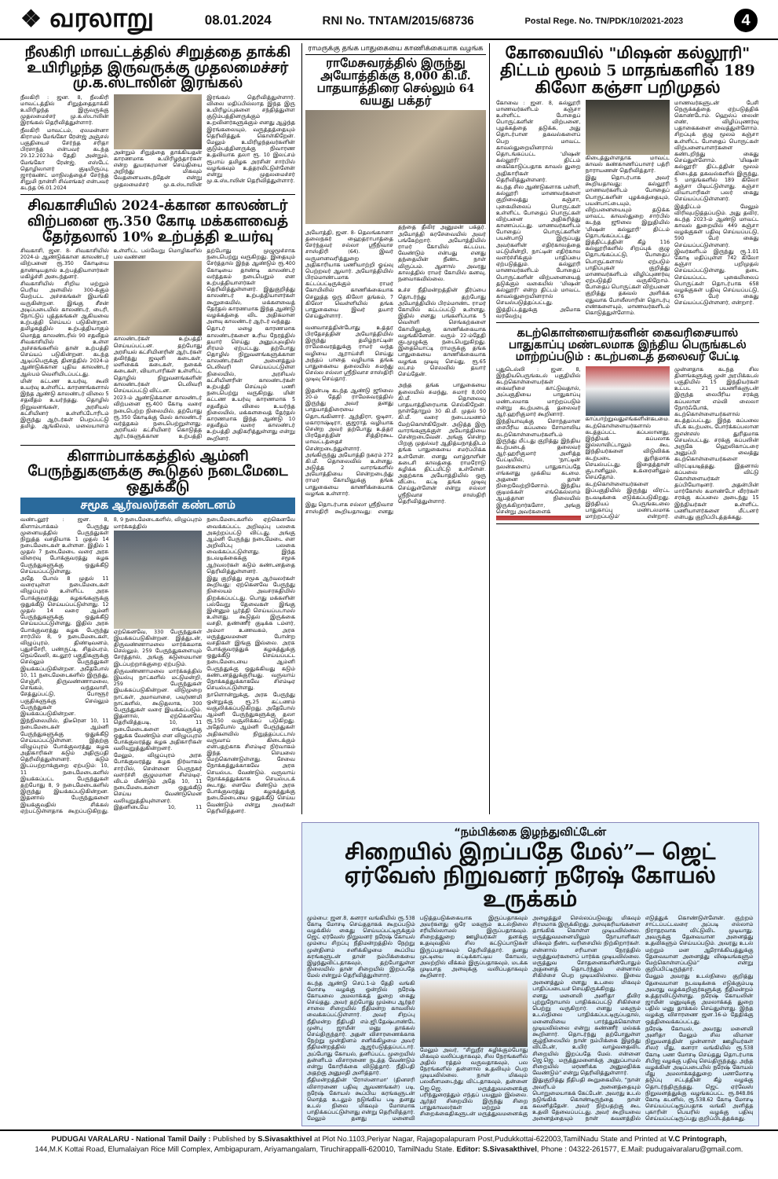❖ வரலாறு 08.01.2024 RNI No. TNTAM/2015/68736 Postal Rege. No. TN/PDK/10/2021-2023 4
நீலகிரி மாவட்டத்தில் சிறுத்தை தாக்கி உயிரிழந்த இருவருக்கு முதலமைச்சர் மு.க.ஸ்டாலின் இரங்கல்
நீலகிரி : ஜன. 8, நீலகிரி மாவட்டத்தில் சிறுத்தைதாக்கி உயிரிழந்த இருவருக்கு முதலமைச்சர் மு.க.ஸ்டாலின் இரங்கல் தெரிவித்துள்ளார்.
நீலகிரி மாவட்டம், ஏலமன்னா கிராமம் மேங்கோ ரேன்ஜ் அஞ்சல் பகுதியைச் சேர்ந்த சரிதா பிரசாந்த் என்பவர் கடந்த 29.12.2023ம் தேதி அன்றும், மேங்கோ ரேன்ஜ், எஸ்டேட் தொழிலாளர் குடியிருப்பு, ஜார்கண்ட் மாநிலத்தைச் சேர்ந்த சிறுமி நான்சி சிவ்சங்கர் என்பவர் கடந்த 06.01.2024
அன்றும் சிறுத்தை தாக்கியதன் காரணமாக உயிரிழந்தார்கள் என்ற துயரகரமான செய்தியை அறிந்து மிகவும் வேதனையடைந்தேன் என்று முதலமைச்சர் மு.க.ஸ்டாலின் இரங்கல் தெரிவித்துள்ளார். விலை மதிப்பில்லாத இந்த இரு உயிரிழப்புகளை சந்தித்துள்ள குடும்பத்தினருக்கும் உறவினர்களுக்கும் எனது ஆழ்ந்த இரங்கலையும், வருத்தத்தையும் தெரிவித்துக் கொள்கிறேன். மேலும் உயிரிழந்தவர்களின் குடும்பத்தினருக்கு நிவாரண உதவியாக தலா ரூ. 10 இலட்சம் ரூபாய் தமிழக அரசின் சார்பில் வழங்கவும் உத்தரவிட்டுள்ளேன் என்று முதலமைச்சர் மு.க.ஸ்டாலின் தெரிவித்துள்ளார்.
சிவகாசியில் 2024-க்கான காலண்டர் விற்பனை ரூ.350 கோடி மக்களவைத் தேர்தலால் 10% உற்பத்தி உயர்வு
சிவகாசி, ஜன. 8- சிவகாசியில் 2024-ம் ஆண்டுக்கான காலண்டர் விற்பனை ரூ.350 கோடியை தாண்டியதால் உற்பத்தியாளர்கள் மகிழ்ச்சி அடைந்தனர்.
சிவகாசியில் சிறிய மற்றும் பெரிய அளவில் 300-க்கும் மேற்பட்ட அச்சகங்கள் இயங்கி வருகின்றன. இங்கு சீசன் அடிப்படையில் காலண்டர், டைரி, நோட்டுப் புத்தகங்கள் ஆகியவை உற்பத்தி செய்யப் படுகின்றன. தமிழகத்தில் உற்பத்தியாகும் மொத்த காலண்டரில் 90 சதவீதம் சிவகாசியில் உள்ள அச்சகங்களில் தான் உற்பத்தி செய்யப் படுகின்றன. கடந்த ஆடிப்பெருக்கு தினத்தில் 2024-ம் ஆண்டுக்கான புதிய காலண்டர் ஆல்பம் வெளியிடப்பட்டது.
மின் கட்டண உயர்வு, கூலி உயர்வு உள்ளிட்ட காரணங்களால் இந்த ஆண்டு காலண்டர் விலை 5 சதவீதம் உயர்ந்தது. தொழில் நிறுவனங்கள், அரசியல் கட்சியினர் உள்ளிட்டோரிடம் இருந்து ஆர்டர்கள் பெறப்பட்டு தமிழ், ஆங்கிலம், மலையாளம் உள்ளிட்ட பல்வேறு மொழிகளில் பல வண்ண
காலண்டர்கள் உற்பத்தி செய்யப்பட்டன. தற்போது அரசியல் கட்சியினரின் ஆர்டர்கள் தவிர்த்து ஜவுளி கடைகள், மளிகைக் கடைகள், நகைக் கடைகள், வியாபாரிகள் உள்ளிட்ட தொழில் நிறுவனங்களின் காலண்டர்கள் டெலிவரி செய்யப்பட்டு விட்டன.
2023-ம் ஆண்டுக்கான காலண்டர் விற்பனை ரூ.400 கோடி வரை நடைபெற்ற நிலையில், தற்போது ரூ.350 கோடிக்கு மேல் காலண்டர் வர்த்தகம் நடைபெற்றுள்ளது. அரசியல் கட்சியினர் கொடுத்த ஆர்டர்களுக்கான உற்பத்தி தற்போது முழுமூச்சாக நடைபெற்று வருகிறது. இதையும் சேர்த்தால் இந்த ஆண்டும் ரூ.400 கோடியை தாண்டி காலண்டர் வர்த்தகம் நடைபெறும் என உற்பத்தியாளர்கள் தெரிவித்துள்ளனர். இதுகுறித்து காலண்டர் உற்பத்தியாளர்கள் கூறுகையில், மக்களவைத் தேர்தல் காரணமாக இந்த ஆண்டு வழக்கத்தை விட அதிகமான அளவு காலண்டர் ஆர்டர் வந்தது.
தொடர் மழை காரணமாக காலண்டர்களை உரிய நேரத்தில் தயார் செய்து அனுப்புவதில் சிரமம் ஏற்பட்டது. தற்போது தொழில் நிறுவனங்களுக்கான காலண்டர்கள் அனைத்தும் டெலிவரி செய்யப்பட்டுள்ள நிலையில், அரசியல் கட்சியினரின் காலண்டர்கள் உற்பத்தி செய்யும் பணி நடைபெற்று வருகிறது. மின் கட்டண உயர்வு காரணமாக 5 சதவீதம் விலை உயர்ந்த நிலையில், மக்களவைத் தேர்தல் காரணமாக இந்த ஆண்டு 10 சதவீதம் வரை காலண்டர் உற்பத்தி அதிகரித்துள்ளது என்று கூறினர்.
கிளாம்பாக்கத்தில் ஆம்னி பேருந்துகளுக்கு கூடுதல் நடைமேடை ஒதுக்கீடு
சமூக ஆர்வலர்கள் கண்டனம்
வண்டலூர் : ஜன. 8, கிளாம்பாக்கம் பேருந்து முனையத்தில் பேருந்துகள் நிறுத்த வசதியாக 1 முதல் 14 நடைமேடைகள் உள்ளன. இதில் 1 முதல் 7 நடைமேடை வரை அரசு விரைவு போக்குவரத்து கழக பேருந்துகளுக்கு ஒதுக்கீடு செய்யப்பட்டுள்ளது.
அதே போல் 8 முதல் 11 வரையுள்ள நடைமேடைகள் விழுப்புரம் உள்ளிட்ட அரசு போக்குவரத்து கழகங்களுக்கு ஒதுக்கீடு செய்யப்பட்டுள்ளது. 12 முதல் 14 வரை ஆம்னி பேருந்துகளுக்கு ஒதுக்கீடு செய்யப்பட்டுள்ளது. இதில் அரசு போக்குவரத்து கழக பேருந்து சார்பில் 8, 9 நடைமேடைகள், விழுப்புரம், திண்டிவனம், புதுச்சேரி, பண்ருட்டி, சிதம்பரம், நெய்வேலி, கடலூர் பகுதிகளுக்கு செல்லும் பேருந்துகள் இயக்கப்படுகின்றன. அதேபோல் 10, 11 நடைமேடைகளில் இருந்து, செஞ்சி, திருவண்ணாமலை, செங்கம், வந்தவாசி, சேத்துப்பட்டு, போளூர் பகுதிகளுக்கு செல்லும் பேருந்துகள் இயக்கப்படுகின்றன.
இந்நிலையில், திடீரென 10, 11 நடைமேடைகள் ஆம்னி பேருந்துகளுக்கு ஒதுக்கீடு செய்யப்பட்டுள்ளன. இதற்கு விழுப்புரம் போக்குவரத்து கழக அதிகாரிகள் கடும் அதிருப்தி தெரிவித்துள்ளனர். கடும் இடப்பற்றாக்குறை ஏற்படும்: 10, 11 நடைமேடைகளில் இயக்கப்பட்ட பேருந்துகள் தற்போது 8, 9 நடைமேடைகளில் இருந்து இயக்கப்படுகின்றன. இதனால் பேருந்துகளை இயக்குவதில் சிக்கல் ஏற்பட்டுள்ளதாக கூறப்படுகிறது. 8, 9 நடைமேடைகளில், விழுப்புரம் மார்க்கத்தில்
ஏற்கெனவே, 330 பேருந்துகள் இயக்கப்படுகின்றன. இத்துடன், திருவண்ணாமலை மார்க்கமாக செல்லும், 259 பேருந்துகளையும் சேர்த்தால், அங்கு கடுமையான இடப்பற்றாக்குறை ஏற்படும்.
திருவண்ணாமலை மார்க்கத்தில் இயல்பு நாட்களில் மட்டுமன்றி, 259 பேருந்துகள் இயக்கப்படுகின்றன. விடுமுறை நாட்கள், அமாவாசை, பவுர்ணமி நாட்களில், கூடுதலாக, 300 பேருந்துகள் வரை இயக்கப்படும். இதனால், ஏற்கெனவே தெரிவித்தபடி, 10, 11 நடைமேடைகளை எங்களுக்கு ஒதுக்க வேண்டும் என விழுப்புரம் போக்குவரத்து கழக அதிகாரிகள் வலியுறுத்துகின்றனர்.
மேலும், விழுப்புரம் அரசு போக்குவரத்து கழக நிர்வாகம் சார்பில், சென்னை பெருநகர் வளர்ச்சி குழுமமான சிஎம்டிஏ-விடம் மீண்டும் அதே 10, 11 நடைமேடைகளை ஒதுக்கீடு செய்ய வேண்டுமென வலியுறுத்தியுள்ளனர். இதனிடையே 10, 11 நடைமேடைகளில் ஏற்கெனவே வைக்கப்பட்ட அறிவுப்பு பலகை அகற்றப்பட்டு விட்டது. அங்கு ஆம்னி பேருந்து நடைமேடை என அறிவிப்பு பலகை வைக்கப்பட்டுள்ளது. இந்த நடவடிக்கைக்கு சமூக ஆர்வலர்கள் கடும் கண்டனத்தை தெரிவித்துள்ளனர்.
இது குறித்து சமூக ஆர்வலர்கள் கூறியது: ஏற்கெனவே பேருந்து நிலையம் அவசரகதியில் திறக்கப்பட்டது. பொது மக்களின் பல்வேறு தேவைகள் இங்கு இன்னும் பூர்த்தி செய்யப்படாமல் உள்ளது. கூடுதல் இருக்கை வசதி, தண்ணீர் குடிக்க டம்ளர், அம்மா உணவகம், அரசு மருத்துவமனை போன்ற வசதிகள் இங்கு இல்லை. அரசு போக்குவரத்துக் கழகத்துக்கு ஒதுக்கீடு செய்யப்பட்ட நடைமேடையை ஆம்னி பேருந்துக்கு ஒதுக்கியது கடும் கண்டனத்துக்குரியது. வருவாய் நோக்கத்துக்காகவே சிஎம்டிஏ செயல்பட்டுள்ளது.
நாளொன்றுக்கு, அரசு பேருந்து ஒன்றுக்கு ரூ.25 கட்டணம் வசூலிக்கப்படுகிறது. அதேபோல் ஆம்னி பேருந்துகளுக்கு தலா ரூ.150 வசூலிக்கப் படுகிறது. அதேபோல் ஆம்னி பேருந்துகள் அதிகளவில் நிறுத்தப்பட்டால் வருவாய் கிடைக்கும் என்பதற்காக சிஎம்டிஏ நிர்வாகம் இந்த செயலை மேற்கொண்டுள்ளது. சேவை நோக்கத்துக்காகவே அரசு செயல்பட வேண்டும். வருவாய் நோக்கத்துக்காக செயல்படக் கூடாது. எனவே மீண்டும் அரசு போக்குவரத்து கழகத்துக்கு நடைமேடையை ஒதுக்கீடு செய்ய வேண்டும் என்று அவர்கள் தெரிவித்தனர்.
ராமருக்கு தங்க பாதுகையை காணிக்கையாக வழங்க
ராமேசுவரத்தில் இருந்து அயோத்திக்கு 8,000 கி.மீ. பாதயாத்திரை செல்லும் 64 வயது பக்தர்
அயோத்தி, ஜன. 8- தெலங்கானா தலைநகர் ஹைதராபாத்தை சேர்ந்தவர் சல்லா ஸ்ரீநிவாச சாஸ்திரி (64). இவர் வருமானவரித்துறை அதிகாரியாக பணியாற்றி ஓய்வு பெற்றவர் ஆவார். அயோத்தியில் பிரம்மாண்டமாக கட்டப்பட்டிருக்கும் ராமர் கோயிலில் காணிக்கையாக செலுத்த ஒரு கிலோ தங்கம், 7 கிலோ வெள்ளியில் தங்க பாதுகையை இவர் தயார் செய்துள்ளார்.
வனவாசத்தின்போது உத்தர பிரதேசத்தின் அயோத்தியில் இருந்து தமிழ்நாட்டின் ராமேசுவரத்துக்கு ராமர் வந்த வழியை ஆராய்ச்சி செய்து அந்தப் பாதை வழியாக தங்க பாதுகையை தலையில் சுமந்து செல்ல சல்லா ஸ்ரீநிவாச சாஸ்திரி முடிவு செய்தார்.
இதன்படி கடந்த ஆண்டு ஜூலை 20-ம் தேதி ராமேசுவரத்தில் இருந்து அவர் தனது பாதயாத்திரையை தொடங்கினார். ஆந்திரா, ஒடிசா, மகாராஷ்டிரா, குஜராத் வழியாக சென்ற அவர் தற்போது உத்தர பிரதேசத்தின் சித்திரகூட மாவட்டத்தைச் சென்றடைந்துள்ளார். அங்கிருந்து அயோத்தி நகரம் 272 கி.மீ. தொலைவில் உள்ளது. அடுத்த 2 வாரங்களில் அயோத்தியை சென்றடைந்து ராமர் கோயிலுக்கு தங்க பாதுகையை காணிக்கையாக வழங்க உள்ளார்.
இது தொடர்பாக சல்லா ஸ்ரீநிவாச சாஸ்திரி கூறியதாவது: எனது தந்தை தீவிர அனுமன் பக்தர். அயோத்தி கரசேவையில் அவர் பங்கேற்றார். அயோத்தியில் ராமர் கோயில் கட்டப்பட வேண்டும் என்பது எனது தந்தையின் நீண்ட நாள் விருப்பம். ஆனால் அவரது காலத்தில் ராமர் கோயில் கனவு, நனவாகவில்லை.
உச்ச நீதிமன்றத்தின் தீர்ப்பை தொடர்ந்து தற்போது அயோத்தியில் பிரம்மாண்ட ராமர் கோயில் கட்டப்பட்டு உள்ளது. இதில் எனது பங்களிப்பாக 5 வெள்ளி செங்கற்களை கோயிலுக்கு காணிக்கையாக வழங்கினேன். வரும் 22-ம்தேதி குடமுழுக்கு நடைபெறுகிறது. இதையொட்டி ராமருக்கு தங்க பாதுகையை காணிக்கையாக வழங்க முடிவு செய்து, ரூ.65 லட்சம் செலவில் தயார் செய்தேன்.
அந்த தங்க பாதுகையை தலையில் சுமந்து, சுமார் 8,000 கி.மீ. தொலைவு பாதயாத்திரையாக செல்கிறேன். நாள்தோறும் 30 கி.மீ. முதல் 50 கி.மீ. வரை நடைபயணம் மேற்கொள்கிறேன். அடுத்த இரு வாரங்களுக்குள் அயோத்தியை சென்றடைவேன். அங்கு சென்ற பிறகு முதல்வர் ஆதித்யநாத்திடம் தங்க பாதுகையை சமர்ப்பிக்க உள்ளேன். எனது வாழ்நாளின் கடைசி காலத்தை ராமரோடு கழிக்க திட்டமிட்டு உள்ளேன். அதற்காக அயோத்தியில் ஒரு வீட்டை கட்டி தங்க முடிவு செய்துள்ளேன் என்று சல்லா ஸ்ரீநிவாச சாஸ்திரி தெரிவித்துள்ளார்.
கோவையில் "மிஷன் கல்லூரி" திட்டம் மூலம் 5 மாதங்களில் 189 கிலோ கஞ்சா பறிமுதல்
கோவை : ஜன. 8, கல்லூரி மாணவர்களிடம் கஞ்சா உள்ளிட்ட போதைப் பொருட்களின் விற்பனை, புழக்கத்தை தடுக்க, அது தொடர்பான தகவல்களைப் பெற மாவட்ட காவல்துறையினரால் தொடங்கப்பட்ட 'மிஷன் கல்லூரி' திட்டம் கைகொடுப்பதாக காவல் துறை அதிகாரிகள் தெரிவித்துள்ளனர்.
கடந்த சில ஆண்டுகளாக பள்ளி, கல்லூரி மாணவர்களை குறிவைத்து கஞ்சா, புகையிலைப் பொருட்கள் உள்ளிட்ட போதைப் பொருட்கள் விற்பனை அதிகரித்து காணப்பட்டது. மாணவர்களிடம் போதைப் பொருட்களின் பயன்பாடு இருப்பது அவர்களின் எதிர்காலத்தை மட்டுமின்றி, நாட்டின் எதிர்கால வளர்ச்சிக்கும் பாதிப்பை ஏற்படுத்தும். கல்லூரி மாணவர்களிடம் போதைப் பொருட்களின் விற்பனையைத் தடுக்கும் வகையில் 'மிஷன் கல்லூரி' என்ற திட்டம் மாவட்ட காவல்துறையினரால் செயல்படுத்தப்பட்டது. இத்திட்டத்துக்கு அமோக வரவேற்பு
கிடைத்துள்ளதாக மாவட்ட காவல் கண்காணிப்பாளர் பத்ரி நாராயணன் தெரிவித்தார்.
இது தொடர்பாக அவர் கூறியதாவது: கல்லூரி மாணவர்களிடம் போதைப் பொருட்களின் புழக்கத்தையும், பயன்பாட்டையும், விற்பனையையும் தடுக்க மாவட்ட காவல்துறை சார்பில் கடந்த ஜூலை இறுதியில் 'மிஷன் கல்லூரி' திட்டம் தொடங்கப்பட்டது. இத்திட்டத்தின் கீழ் 116 கல்லூரிகளில் சிறப்புக் குழு தொடங்கப்பட்டு, போதைப் பொருட்களால் ஏற்படும் பாதிப்புகள் குறித்து மாணவர்களிடம் விழிப்புணர்வு ஏற்படுத்தி வருகிறோம். போதைப் பொருட்கள் விற்பனை குறித்து தகவல் அளிக்க ஏதுவாக போலீஸாரின் தொடர்பு எண்களையும், மாணவர்களிடம் கொடுத்துள்ளோம்.
மாணவர்களுடன் பேசி நெருக்கத்தை ஏற்படுத்திக் கொண்டோம். ஹெல்ப் லைன் எண், விழிப்புணர்வு பதாகைகளை வைத்துள்ளோம். சிறப்புக் குழு மூலம் கஞ்சா உள்ளிட்ட போதைப் பொருட்கள் விற்பனையாளர்களை கண்டறிந்து கைது செய்துள்ளோம். 'மிஷன் கல்லூரி' திட்டத்தின் மூலம் கிடைத்த தகவல்களில் இருந்து, 5 மாதங்களில் 189 கிலோ கஞ்சா பிடிபட்டுள்ளது. கஞ்சா வியாபாரிகள் பலர் கைது செய்யப்பட்டுள்ளனர்.
இத்திட்டம் மேலும் விரிவுபடுத்தப்படும். அது தவிர, கடந்த 2023-ம் ஆண்டு மாவட்ட காவல் துறையில் 449 கஞ்சா வழக்குகள் பதிவு செய்யப்பட்டு, 590 பேர் கைது செய்யப்பட்டுள்ளனர். இவர்களிடம் இருந்து ரூ.1.01 கோடி மதிப்புள்ள 742 கிலோ கஞ்சா பறிமுதல் செய்யப்பட்டுள்ளது. தடை செய்யப்பட்ட புகையிலைப் பொருட்கள் தொடர்பாக 658 வழக்குகள் பதிவு செய்யப்பட்டு, 676 பேர் கைது செய்யப்பட்டுள்ளனர், என்றார்.
கடற்கொள்ளையர்களின் கைவரிசையால் பாதுகாப்பு மண்டலமாக இந்திய பெருங்கடல் மாற்றப்படும் : கடற்படைத் தலைவர் பேட்டி
புதுடெல்லி : ஜன. 8, இந்தியபெருங்கடல் பகுதியில் கடற்கொள்ளையர்கள் கைவரிசை காட்டுவதால், அப்பகுதியை பாதுகாப்பு மண்டலமாக மாற்றப்படும் என்று கடற்படைத் தலைவர் ஆர்.ஹரிகுமார் கூறினார்.
இந்தியாவுக்கு சொந்தமான சைபீரிய கப்பலை சோமாலிய கடற்கொள்ளையர்களிடம் இருந்து மீட்டது குறித்து இந்திய கடற்படைத் தலைவர் ஆர்.ஹரிகுமார் அளித்த பேட்டியில், 'நாட்டின் நலன்களைப் பாதுகாப்பதே எங்களது முக்கிய கடமை. அதனை தான் நிறைவேற்றினோம். இந்திய குடிமக்கள் எங்கெல்லாம் ஆபத்தான நிலையில் இருக்கிறார்களோ, அங்கு சென்று அவர்களைக்
காப்பாற்றுவதுஎங்களின்கடமை. கடற்கொள்ளையர்களால் கடத்தப்பட்ட கப்பலானது, இந்தியக் கப்பலாக இல்லாவிட்டாலும் கூட இந்தியர்களை விடுவிக்க கடற்படை துரிதமாக செயல்பட்டது. இதைத்தான் சூடானிலும், உக்ரைனிலும் செய்தோம்.
கடற்கொள்ளையர்களை இப்பகுதியில் இருந்து விரட்ட நடவடிக்கை எடுக்கப்படுகிறது. இந்தியப் பெருங்கடலை பாதுகாப்பு மண்டலமாக மாற்றப்படும்' என்றார். முன்னதாக கடந்த சில தினங்களுக்கு முன் அரபிக்கடல் பகுதியில் 15 இந்தியர்கள் உட்பட 21 பயணிகளுடன் இருந்த லைபீரிய சரக்கு கப்பலான எம்வி லைலா நோர்ஃபோக், கடற்கொள்ளையர்களால் கடத்தப்பட்டது. இந்த கப்பலை மீட்க கடற்படை போர்க்கப்பலான ஐஎன்எஸ் துரிதமாக செயல்பட்டது. சரக்கு கப்பலின் அருகே ஹெலிகாப்டரை அனுப்பி வைத்து கடற்கொள்ளையர்களை விரட்டியடித்தது. இதனால் கப்பலை விட்டு கொள்ளையர்கள் தப்பியோடினர். அதன்பின் மார்கோஸ் கமாண்டோ வீரர்கள் சரக்கு கப்பலை அடைந்து 15 இந்தியர்கள் உள்ளிட்ட பணியாளர்களை மீட்டனர் என்பது குறிப்பிடத்தக்கது.
“நம்பிக்கை இழந்துவிட்டேன்
சிறையில் இறப்பதே மேல்”— ஜெட் ஏர்வேஸ் நிறுவனர் நரேஷ் கோயல் உருக்கம்
மும்பை: ஜன.8, கனரா வங்கியில் ரூ.538 கோடி மோசடி செய்ததாகக் கூறப்படும் வழக்கில் கைது செய்யப்பட்டிருக்கும் ஜெட் ஏர்வேஸ் நிறுவனர் நரேஷ் கோயல் மும்பை சிறப்பு நீதிமன்றத்தில் நேற்று முன்தினம் சனிக்கிழமை கூப்பிய கரங்களுடன் தான் நம்பிக்கையை இழந்துவிட்டதாகவும், தற்போதுள்ள நிலையில் தான் சிறையில் இறப்பதே மேல் என்றும் தெரிவித்துள்ளார்.
கடந்த ஆண்டு செப்.1-ம் தேதி வங்கி மோசடி வழக்கு ஒன்றில் நரேஷ் கோயலை அமலாக்கத் துறை கைது செய்தது. அவர் தற்போது மும்பை ஆர்தர் சாலை சிறையில் நீதிமன்ற காவலில் வைக்கப்பட்டுள்ளார். அவர் சிறப்பு நீதிமன்ற நீதிபதி எம்.ஜி.தேஷ்பாண்டே முன்பு ஜாமீன் மனு தாக்கல் செய்திருந்தார். அதன் விசாரணைக்காக நேற்று முன்தினம் சனிக்கிழமை அவர் நீதிமன்றத்தில் ஆஜர்படுத்தப்பட்டார். அப்போது கோயல், தனிப்பட்ட முறையில் தன்னிடம் விசாரணை நடத்த வேண்டும் என்று கோரிக்கை விடுத்தார். நீதிபதி அதற்கு அனுமதி அளித்தார்.
நீதிமன்றத்தின் 'ரோஸ்னாமா' (தினசரி விசாரணை பதிவு ஆவணங்கள்) படி, நரேஷ் கோயல் கூப்பிய கரங்களுடன் மொத்த உடலும் நடுங்கிய படி தனது உடல் நிலை மிகவும் மோசமாக பாதிக்கப்பட்டுள்ளது என்று தெரிவித்தார். மேலும் தனது மனைவி படுத்தபடுக்கையாக இருப்பதாகவும் அவர்களது ஒரே மகளும் உடல்நிலை சரியில்லாமல் இருப்பதாகவும். சிறைத்துறை ஊழியர்கள் தனக்கு உதவுவதில் சில கட்டுப்பாடுகள் இருப்பதாகவும் தெரிவித்தார். தனது முட்டியை சுட்டிக்காட்டிய கோயல், அவற்றில் வீக்கம் இருப்பதாகவும், மடக்க முடியாத அளவுக்கு வலிப்பதாகவும் கூறினார்.
மேலும் அவர், “சிறுநீர் கழிக்கும்போது மிகவும் வலிப்பதாகவும், சில நேரங்களில் அதில் ரத்தம் வருவதாகவும், பல நேரங்களில் தன்னால் உதவியும் பெற முடியவில்லை. நான் மிகவும் பலவீனமடைந்து விட்டதாகவும், தன்னை ஜெ.ஜெ. மருத்துவமனைக்கு பரிந்துரைத்தும் எந்தப் பயனும் இல்லை. ஆர்தர் சிறையில் இருந்து சிறை பாதுகாவலர்கள் மற்றும் சக சிறைக்கைதிகளுடன் மருத்துவமனைக்கு அழைத்துச் செல்லப்படுவது மிகவும் சிரமமாக இருக்கிறது. அசவுகரியங்களை தாங்கிக் கொள்ள முடியவில்லை. மருத்துவமனையிலும் நோயாளிகள் மிகவும் நீண்ட வரிசையில் நிற்கிறார்கள். என்னால் சரியான நேரத்தில் மருத்துவர்களைப் பார்க்க முடியவில்லை. மருத்துவ சோதனைகளின்போதும் அதனைத் தொடர்ந்தும் என்னால் சிகிச்சை பெற முடியவில்லை. இவை அனைத்தும் எனது உடலை மிகவும் பாதிப்படையச் செய்திருக்கிறது.
எனது மனைவி அனிதா தீவிர புற்றுநோயால் பாதிக்கப்பட்டு சிகிச்சை பெற்று வருகிறார். எனது மகளும் உடல்நிலை பாதிக்கப்பட்டிருப்பதால், மனைவியை பார்த்துக்கொள்ள முடியவில்லை என்று கண்ணீர் மல்கக் கூறினார். தொடர்ந்து தற்போதுள்ள சூழ்நிலையில் நான் நம்பிக்கை இழந்து விட்டேன், உயிர் வாழ்வதைவிட சிறையில் இறப்பதே மேல். என்னை ஜெ.ஜெ. மருத்துமனைக்கு அனுப்பாமல் சிறையில் மரணிக்க அனுமதிக்க வேண்டும்” என்று தெரிவித்துள்ளார்.
இதுகுறித்து நீதிபதி கூறுகையில், “நான் அவரிடம் அனைத்தையும் பொறுமையாகக் கேட்டேன். அவரது உடல் நடுங்கிக் கொண்டிருந்தை நான் கவனித்தேன். அவர் நிற்பதற்கு கூட உதவி தேவைப்பட்டது. அவர் கூறியவை அனைத்தையும் நான் கவனத்தில் எடுத்துக் கொண்டுள்ளேன். குற்றம் சாட்டப்பட்டவரை அப்படி எல்லாம் நிராதரவாக விட்டுவிட முடியாது. அவருக்கு தேவையான அனைத்து உதவிகளும் செய்யப்படும். அவரது உடல் மற்றும் மன ஆரோக்கியத்துக்கு தேவையான அனைத்து விஷயங்களும் மேற்கொள்ளப்படும்” என்று குறிப்பிட்டிருந்தார்.
மேலும் அவரது உடல்நிலை குறித்து தேவையான நடவடிக்கை எடுக்கும்படி அவரது வழக்கறிஞர்களுக்கு நீதிமன்றம் உத்தரவிட்டுள்ளது. நரேஷ் கோயலின் ஜாமீன் மனுவுக்கு அமலாக்கத் துறை பதில் மனு தாக்கல் செய்துள்ளது. இந்த வழக்கு விசாரணை ஜன.16-ம் தேதிக்கு ஒத்திவைக்கப்பட்டது.
நரேஷ் கோயல், அவரது மனைவி அனிதா மேலும் சில விமான நிறுவனத்தின் முன்னாள் ஊழியர்கள் சிலர் மீது, கனரா வங்கியில் ரூ.538 கோடி பண மோசடி செய்தது தொடர்பாக சிபிஐ வழக்கு பதிவு செய்திருந்தது. அந்த வழக்கின் அடிப்படையில் நரேஷ் கோயல் மீது அமலாக்கத்துறை பணமோசடி தடுப்பு சட்டத்தின் கீழ் வழக்கு தொடர்ந்திருந்தது. ஜெட் ஏர்வேஸ் நிறுவனத்துக்கு வழங்கப்பட்ட ரூ.848.86 கோடி கடனில், ரூ.538.62 கோடி மோசடி செய்யப்பட்டிருப்பதாக வங்கி அளித்த புகாரின் பெயரில் வழக்கு பதிவு செய்யப்பட்டிருப்பது குறிப்பிடத்தக்கது.
PUDUGAI VARALARU - National Tamil Daily : Published by S.Sivasakthivel at Plot No.1103,Periyar Nagar, Rajagopalapuram Post,Pudukkottai-622003,TamilNadu State and Printed at V.C Printograph,
144,M.K Kottai Road, Elumalaiyan Rice Mill Complex, Ambigapuram, Ariyamangalam, Tiruchirappalli-620010, TamilNadu State. Editor: S.Sivasakthivel, Phone : 04322-261577, E.Mail: pudugaivaralaru@gmail.com.